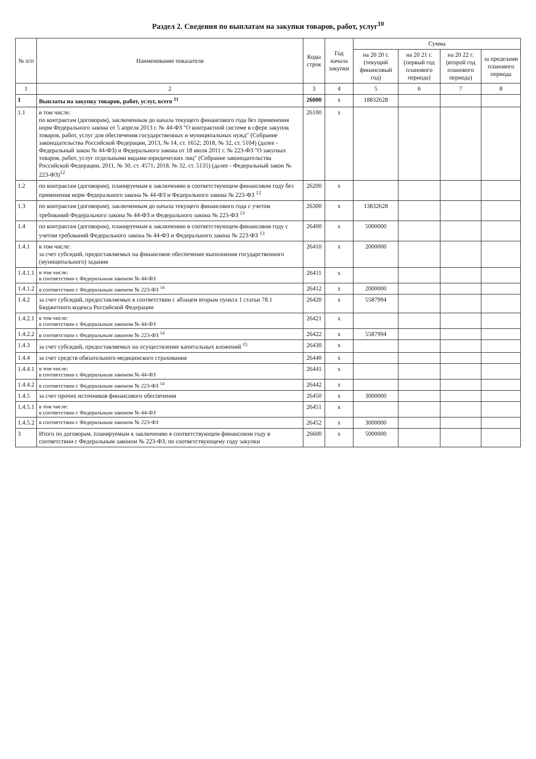Раздел 2. Сведения по выплатам на закупки товаров, работ, услуг<sup>10</sup>
| № п/п | Наименование показателя | Коды строк | Год начала закупки | Сумма | | | |
| --- | --- | --- | --- | --- | --- | --- | --- |
| | | | | на 20 20 г. (текущий финансовый год) | на 20 21 г. (первый год планового периода) | на 20 22 г. (второй год планового периода) | за пределами планового периода |
| 1 | 2 | 3 | 4 | 5 | 6 | 7 | 8 |
| 1 | Выплаты на закупку товаров, работ, услуг, всего <sup>11</sup> | 26000 | x | 18832628 | | | |
| 1.1 | в том числе: по контрактам (договорам), заключенным до начала текущего финансового года без применения норм Федерального закона от 5 апреля 2013 г. № 44-ФЗ "О контрактной системе в сфере закупок товаров, работ, услуг для обеспечения государственных и муниципальных нужд" (Собрание законодательства Российской Федерации, 2013, № 14, ст. 1652; 2018, № 32, ст. 5104) (далее - Федеральный закон № 44-ФЗ) и Федерального закона от 18 июля 2011 г. № 223-ФЗ "О закупках товаров, работ, услуг отдельными видами юридических лиц" (Собрание законодательства Российской Федерации, 2011, № 30, ст. 4571; 2018, № 32, ст. 5135) (далее - Федеральный закон № 223-ФЗ)<sup>12</sup> | 26100 | x | | | | |
| 1.2 | по контрактам (договорам), планируемым к заключению в соответствующем финансовом году без применения норм Федерального закона № 44-ФЗ и Федерального закона № 223-ФЗ <sup>12</sup> | 26200 | x | | | | |
| 1.3 | по контрактам (договорам), заключенным до начала текущего финансового года с учетом требований Федерального закона № 44-ФЗ и Федерального закона № 223-ФЗ <sup>13</sup> | 26300 | x | 13832628 | | | |
| 1.4 | по контрактам (договорам), планируемым к заключению в соответствующем финансовом году с учетом требований Федерального закона № 44-ФЗ и Федерального закона № 223-ФЗ <sup>13</sup> | 26400 | x | 5000000 | | | |
| 1.4.1 | в том числе: за счет субсидий, предоставляемых на финансовое обеспечение выполнения государственного (муниципального) задания | 26410 | x | 2000000 | | | |
| 1.4.1.1 | в том числе: в соответствии с Федеральным законом № 44-ФЗ | 26411 | x | | | | |
| 1.4.1.2 | в соответствии с Федеральным законом № 223-ФЗ <sup>14</sup> | 26412 | x | 2000000 | | | |
| 1.4.2 | за счет субсидий, предоставляемых в соответствии с абзацем вторым пункта 1 статьи 78.1 Бюджетного кодекса Российской Федерации | 26420 | x | 5587994 | | | |
| 1.4.2.1 | в том числе: в соответствии с Федеральным законом № 44-ФЗ | 26421 | x | | | | |
| 1.4.2.2 | в соответствии с Федеральным законом № 223-ФЗ <sup>14</sup> | 26422 | x | 5587994 | | | |
| 1.4.3 | за счет субсидий, предоставляемых на осуществление капитальных вложений <sup>15</sup> | 26430 | x | | | | |
| 1.4.4 | за счет средств обязательного медицинского страхования | 26440 | x | | | | |
| 1.4.4.1 | в том числе: в соответствии с Федеральным законом № 44-ФЗ | 26441 | x | | | | |
| 1.4.4.2 | в соответствии с Федеральным законом № 223-ФЗ <sup>14</sup> | 26442 | x | | | | |
| 1.4.5 | за счет прочих источников финансового обеспечения | 26450 | x | 3000000 | | | |
| 1.4.5.1 | в том числе: в соответствии с Федеральным законом № 44-ФЗ | 26451 | x | | | | |
| 1.4.5.2 | в соответствии с Федеральным законом № 223-ФЗ | 26452 | x | 3000000 | | | |
| 3 | Итого по договорам, планируемым к заключению в соответствующем финансовом году в соответствии с Федеральным законом № 223-ФЗ, по соответствующему году закупки | 26600 | x | 5000000 | | | |